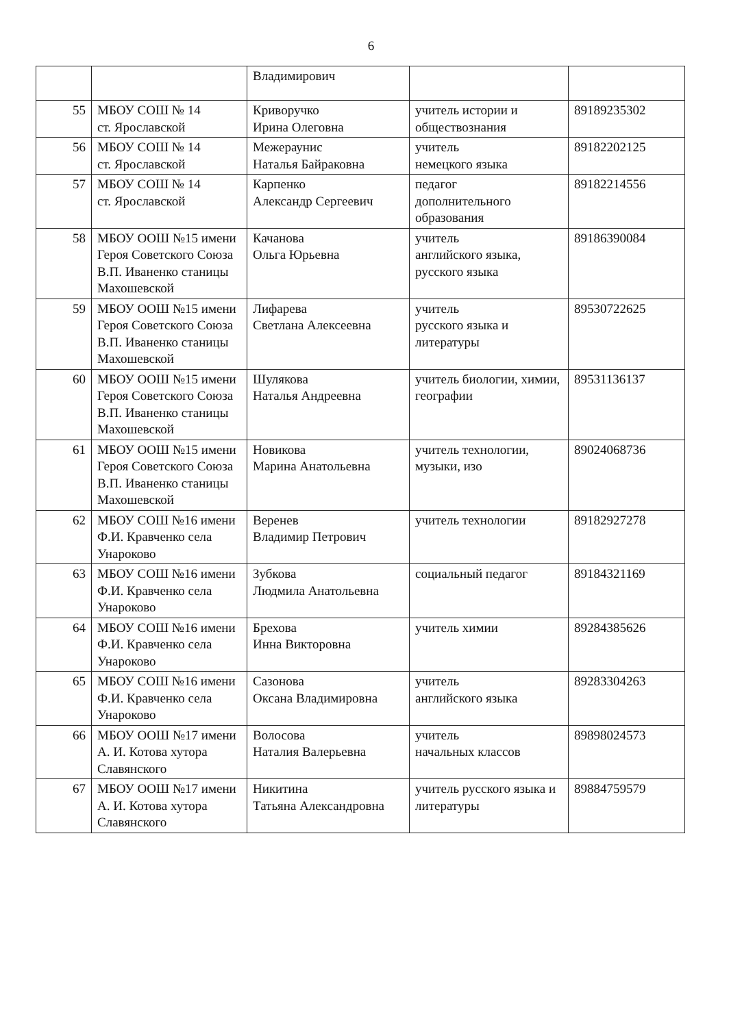6
| | | Владимирович | | |
| 55 | МБОУ СОШ № 14 ст. Ярославской | Криворучко Ирина Олеговна | учитель истории и обществознания | 89189235302 |
| 56 | МБОУ СОШ № 14 ст. Ярославской | Межераунис Наталья Байраковна | учитель немецкого языка | 89182202125 |
| 57 | МБОУ СОШ № 14 ст. Ярославской | Карпенко Александр Сергеевич | педагог дополнительного образования | 89182214556 |
| 58 | МБОУ ООШ №15 имени Героя Советского Союза В.П. Иваненко станицы Махошевской | Качанова Ольга Юрьевна | учитель английского языка, русского языка | 89186390084 |
| 59 | МБОУ ООШ №15 имени Героя Советского Союза В.П. Иваненко станицы Махошевской | Лифарева Светлана Алексеевна | учитель русского языка и литературы | 89530722625 |
| 60 | МБОУ ООШ №15 имени Героя Советского Союза В.П. Иваненко станицы Махошевской | Шулякова Наталья Андреевна | учитель биологии, химии, географии | 89531136137 |
| 61 | МБОУ ООШ №15 имени Героя Советского Союза В.П. Иваненко станицы Махошевской | Новикова Марина Анатольевна | учитель технологии, музыки, изо | 89024068736 |
| 62 | МБОУ СОШ №16 имени Ф.И. Кравченко села Унароково | Веренев Владимир Петрович | учитель технологии | 89182927278 |
| 63 | МБОУ СОШ №16 имени Ф.И. Кравченко села Унароково | Зубкова Людмила Анатольевна | социальный педагог | 89184321169 |
| 64 | МБОУ СОШ №16 имени Ф.И. Кравченко села Унароково | Брехова Инна Викторовна | учитель химии | 89284385626 |
| 65 | МБОУ СОШ №16 имени Ф.И. Кравченко села Унароково | Сазонова Оксана Владимировна | учитель английского языка | 89283304263 |
| 66 | МБОУ ООШ №17 имени А. И. Котова хутора Славянского | Волосова Наталия Валерьевна | учитель начальных классов | 89898024573 |
| 67 | МБОУ ООШ №17 имени А. И. Котова хутора Славянского | Никитина Татьяна Александровна | учитель русского языка и литературы | 89884759579 |